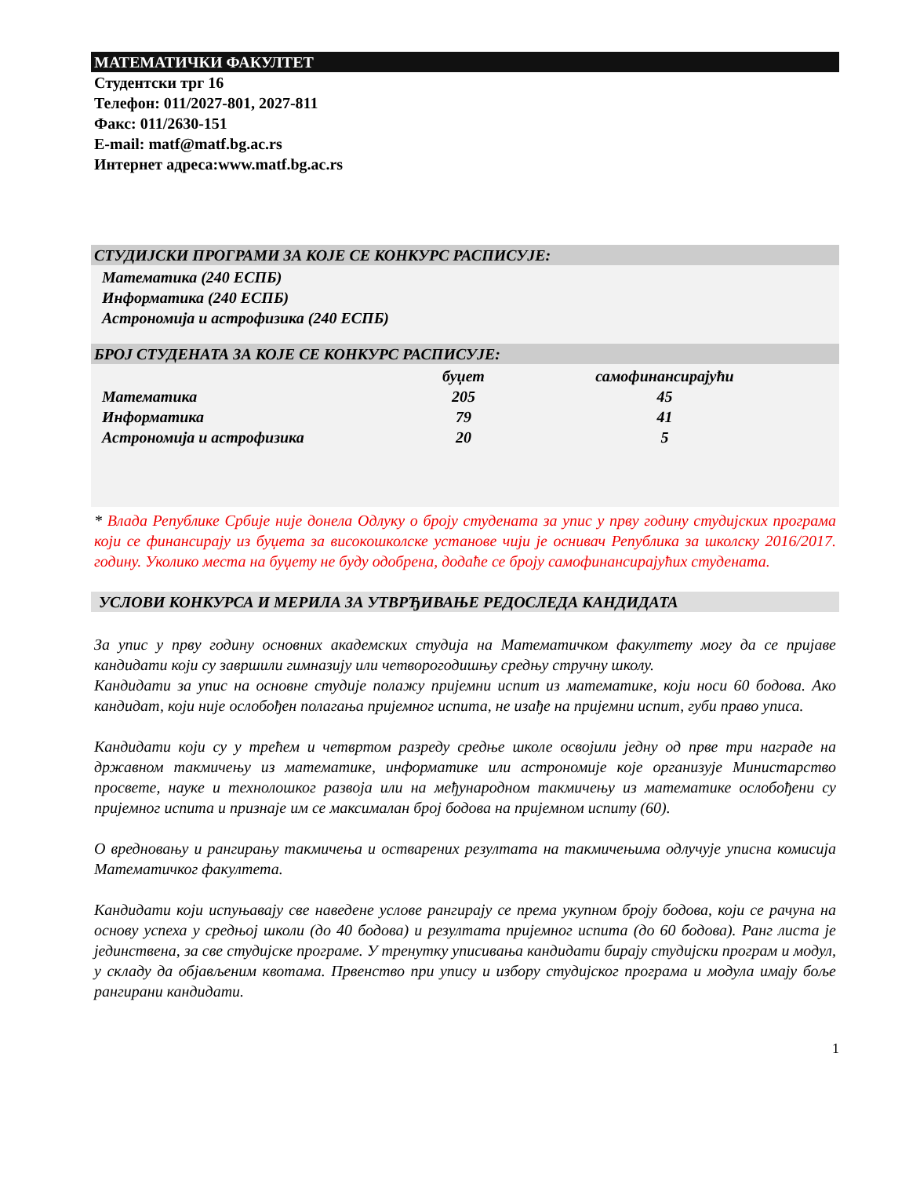МАТЕМАТИЧКИ ФАКУЛТЕТ
Студентски трг 16
Телефон: 011/2027-801, 2027-811
Факс: 011/2630-151
E-mail: matf@matf.bg.ac.rs
Интернет адреса:www.matf.bg.ac.rs
СТУДИЈСКИ ПРОГРАМИ ЗА КОЈЕ СЕ КОНКУРС РАСПИСУЈЕ:
Математика (240 ЕСПБ)
Информатика (240 ЕСПБ)
Астрономија и астрофизика (240 ЕСПБ)
БРОЈ СТУДЕНАТА ЗА КОЈЕ СЕ КОНКУРС РАСПИСУЈЕ:
| | буџет | самофинансирајући |
| --- | --- | --- |
| Математика | 205 | 45 |
| Информатика | 79 | 41 |
| Астрономија и астрофизика | 20 | 5 |
* Влада Републике Србије није донела Одлуку о броју студената за упис у прву годину студијских програма који се финансирају из буџета за високошколске установе чији је оснивач Република за школску 2016/2017. годину. Уколико места на буџету не буду одобрена, додаће се броју самофинансирајућих студената.
УСЛОВИ КОНКУРСА И МЕРИЛА ЗА УТВРЂИВАЊЕ РЕДОСЛЕДА КАНДИДАТА
За упис у прву годину основних академских студија на Математичком факултету могу да се пријаве кандидати који су завршили гимназију или четворогодишњу средњу стручну школу.
Кандидати за упис на основне студије полажу пријемни испит из математике, који носи 60 бодова. Ако кандидат, који није ослобођен полагања пријемног испита, не изађе на пријемни испит, губи право уписа.
Кандидати који су у трећем и четвртом разреду средње школе освојили једну од прве три награде на државном такмичењу из математике, информатике или астрономије које организује Министарство просвете, науке и технолошког развоја или на међународном такмичењу из математике ослобођени су пријемног испита и признаје им се максималан број бодова на пријемном испиту (60).
О вредновању и рангирању такмичења и остварених резултата на такмичењима одлучује уписна комисија Математичког факултета.
Кандидати који испуњавају све наведене услове рангирају се према укупном броју бодова, који се рачуна на основу успеха у средњој школи (до 40 бодова) и резултата пријемног испита (до 60 бодова). Ранг листа је јединствена, за све студијске програме. У тренутку уписивања кандидати бирају студијски програм и модул, у складу да објављеним квотама. Првенство при упису и избору студијског програма и модула имају боље рангирани кандидати.
1